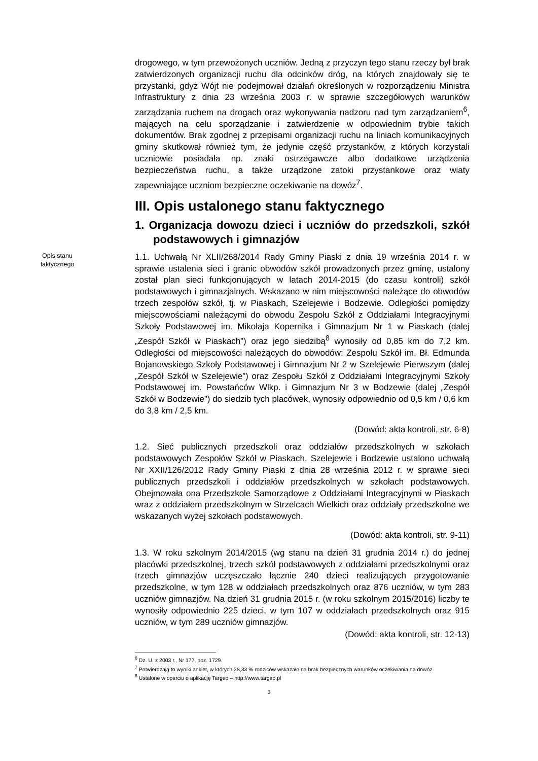drogowego, w tym przewożonych uczniów. Jedną z przyczyn tego stanu rzeczy był brak zatwierdzonych organizacji ruchu dla odcinków dróg, na których znajdowały się te przystanki, gdyż Wójt nie podejmował działań określonych w rozporządzeniu Ministra Infrastruktury z dnia 23 września 2003 r. w sprawie szczegółowych warunków zarządzania ruchem na drogach oraz wykonywania nadzoru nad tym zarządzaniem<sup>6</sup>, mających na celu sporządzanie i zatwierdzenie w odpowiednim trybie takich dokumentów. Brak zgodnej z przepisami organizacji ruchu na liniach komunikacyjnych gminy skutkował również tym, że jedynie część przystanków, z których korzystali uczniowie posiadała np. znaki ostrzegawcze albo dodatkowe urządzenia bezpieczeństwa ruchu, a także urządzone zatoki przystankowe oraz wiaty zapewniające uczniom bezpieczne oczekiwanie na dowóz<sup>7</sup>.
III. Opis ustalonego stanu faktycznego
1. Organizacja dowozu dzieci i uczniów do przedszkoli, szkół podstawowych i gimnazjów
Opis stanu
faktycznego
1.1. Uchwałą Nr XLII/268/2014 Rady Gminy Piaski z dnia 19 września 2014 r. w sprawie ustalenia sieci i granic obwodów szkół prowadzonych przez gminę, ustalony został plan sieci funkcjonujących w latach 2014-2015 (do czasu kontroli) szkół podstawowych i gimnazjalnych. Wskazano w nim miejscowości należące do obwodów trzech zespołów szkół, tj. w Piaskach, Szelejewie i Bodzewie. Odległości pomiędzy miejscowościami należącymi do obwodu Zespołu Szkół z Oddziałami Integracyjnymi Szkoły Podstawowej im. Mikołaja Kopernika i Gimnazjum Nr 1 w Piaskach (dalej „Zespół Szkół w Piaskach”) oraz jego siedzibą<sup>8</sup> wynosiły od 0,85 km do 7,2 km. Odległości od miejscowości należących do obwodów: Zespołu Szkół im. Bł. Edmunda Bojanowskiego Szkoły Podstawowej i Gimnazjum Nr 2 w Szelejewie Pierwszym (dalej „Zespół Szkół w Szelejewie”) oraz Zespołu Szkół z Oddziałami Integracyjnymi Szkoły Podstawowej im. Powstańców Wlkp. i Gimnazjum Nr 3 w Bodzewie (dalej „Zespół Szkół w Bodzewie”) do siedzib tych placówek, wynosiły odpowiednio od 0,5 km / 0,6 km do 3,8 km / 2,5 km.
(Dowód: akta kontroli, str. 6-8)
1.2. Sieć publicznych przedszkoli oraz oddziałów przedszkolnych w szkołach podstawowych Zespołów Szkół w Piaskach, Szelejewie i Bodzewie ustalono uchwałą Nr XXII/126/2012 Rady Gminy Piaski z dnia 28 września 2012 r. w sprawie sieci publicznych przedszkoli i oddziałów przedszkolnych w szkołach podstawowych. Obejmowała ona Przedszkole Samorządowe z Oddziałami Integracyjnymi w Piaskach wraz z oddziałem przedszkolnym w Strzelcach Wielkich oraz oddziały przedszkolne we wskazanych wyżej szkołach podstawowych.
(Dowód: akta kontroli, str. 9-11)
1.3. W roku szkolnym 2014/2015 (wg stanu na dzień 31 grudnia 2014 r.) do jednej placówki przedszkolnej, trzech szkół podstawowych z oddziałami przedszkolnymi oraz trzech gimnazjów uczęszczało łącznie 240 dzieci realizujących przygotowanie przedszkolne, w tym 128 w oddziałach przedszkolnych oraz 876 uczniów, w tym 283 uczniów gimnazjów. Na dzień 31 grudnia 2015 r. (w roku szkolnym 2015/2016) liczby te wynosiły odpowiednio 225 dzieci, w tym 107 w oddziałach przedszkolnych oraz 915 uczniów, w tym 289 uczniów gimnazjów.
(Dowód: akta kontroli, str. 12-13)
<sup>6</sup> Dz. U. z 2003 r., Nr 177, poz. 1729.
<sup>7</sup> Potwierdzają to wyniki ankiet, w których 28,33 % rodziców wskazało na brak bezpiecznych warunków oczekiwania na dowóz.
<sup>8</sup> Ustalone w oparciu o aplikację Targeo – http://www.targeo.pl
3